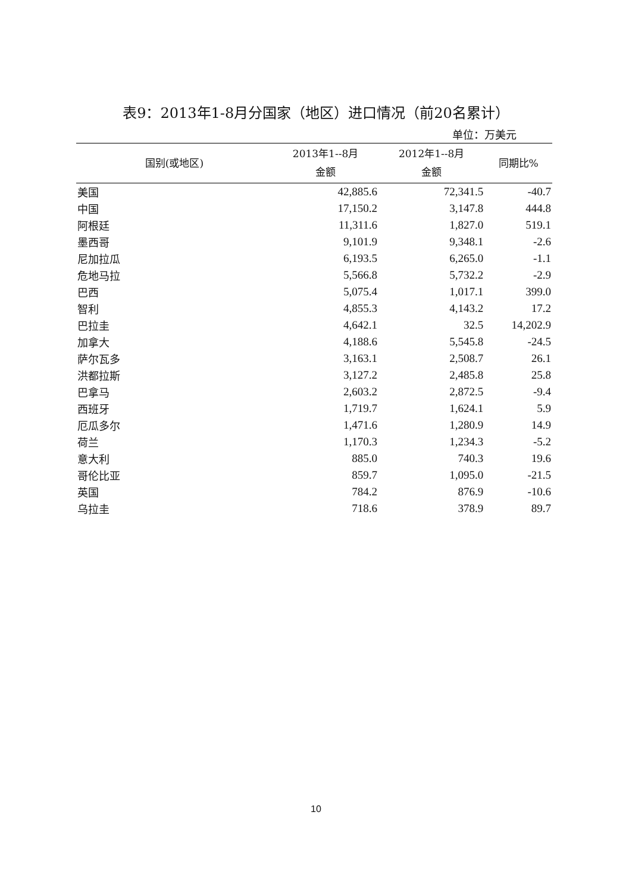表9：2013年1-8月分国家（地区）进口情况（前20名累计）
单位：万美元
| 国别(或地区) | 2013年1--8月 金额 | 2012年1--8月 金额 | 同期比% |
| --- | --- | --- | --- |
| 美国 | 42,885.6 | 72,341.5 | -40.7 |
| 中国 | 17,150.2 | 3,147.8 | 444.8 |
| 阿根廷 | 11,311.6 | 1,827.0 | 519.1 |
| 墨西哥 | 9,101.9 | 9,348.1 | -2.6 |
| 尼加拉瓜 | 6,193.5 | 6,265.0 | -1.1 |
| 危地马拉 | 5,566.8 | 5,732.2 | -2.9 |
| 巴西 | 5,075.4 | 1,017.1 | 399.0 |
| 智利 | 4,855.3 | 4,143.2 | 17.2 |
| 巴拉圭 | 4,642.1 | 32.5 | 14,202.9 |
| 加拿大 | 4,188.6 | 5,545.8 | -24.5 |
| 萨尔瓦多 | 3,163.1 | 2,508.7 | 26.1 |
| 洪都拉斯 | 3,127.2 | 2,485.8 | 25.8 |
| 巴拿马 | 2,603.2 | 2,872.5 | -9.4 |
| 西班牙 | 1,719.7 | 1,624.1 | 5.9 |
| 厄瓜多尔 | 1,471.6 | 1,280.9 | 14.9 |
| 荷兰 | 1,170.3 | 1,234.3 | -5.2 |
| 意大利 | 885.0 | 740.3 | 19.6 |
| 哥伦比亚 | 859.7 | 1,095.0 | -21.5 |
| 英国 | 784.2 | 876.9 | -10.6 |
| 乌拉圭 | 718.6 | 378.9 | 89.7 |
10